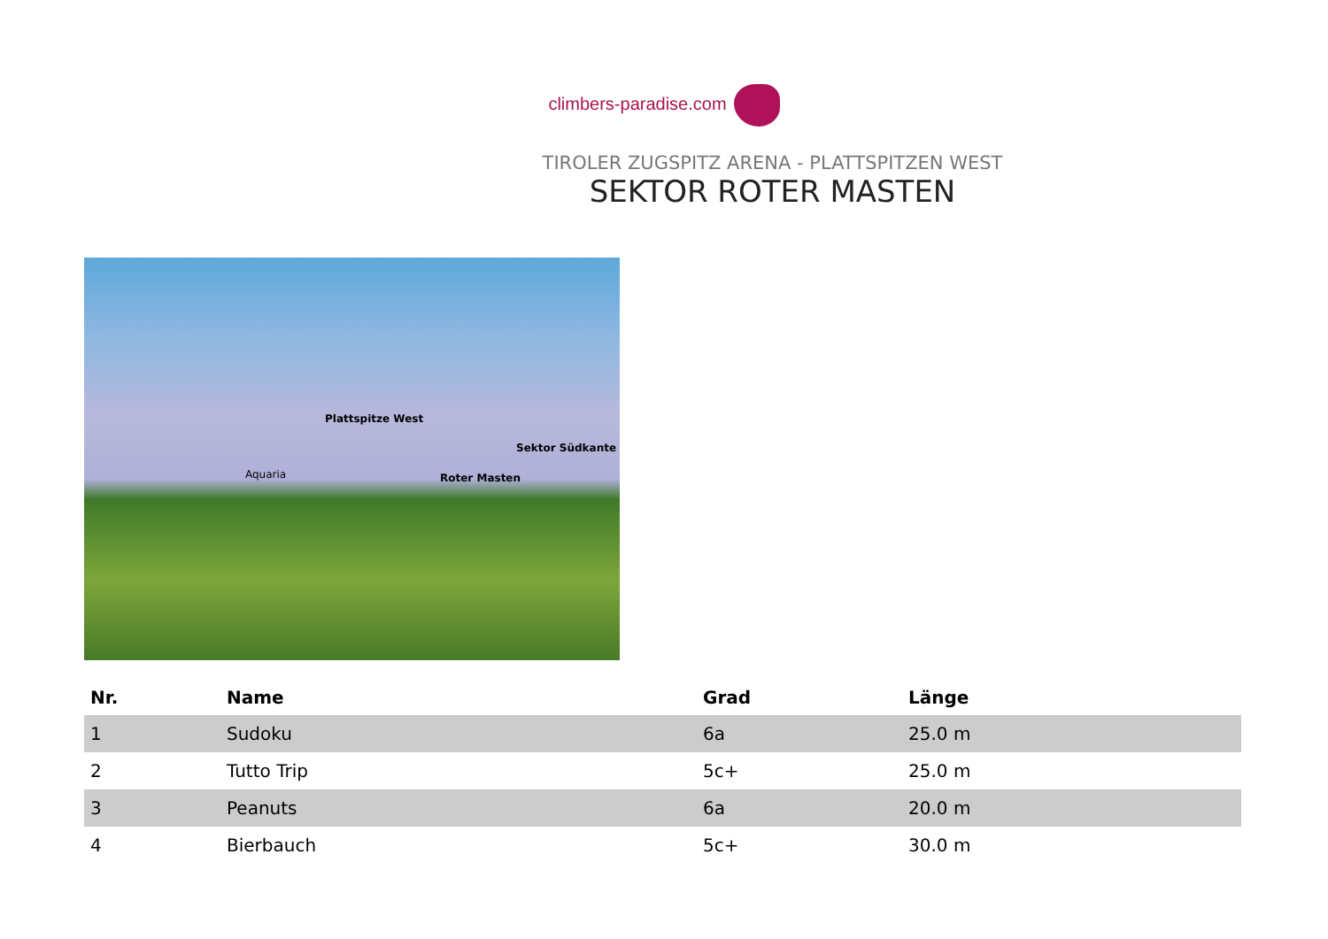climbers-paradise.com
TIROLER ZUGSPITZ ARENA - PLATTSPITZEN WEST
SEKTOR ROTER MASTEN
Plattspitze West
Sektor Südkante
Aquaria Roter Masten
| Nr. | Name | Grad | Länge |
| --- | --- | --- | --- |
| 1 | Sudoku | 6a | 25.0 m |
| 2 | Tutto Trip | 5c+ | 25.0 m |
| 3 | Peanuts | 6a | 20.0 m |
| 4 | Bierbauch | 5c+ | 30.0 m |